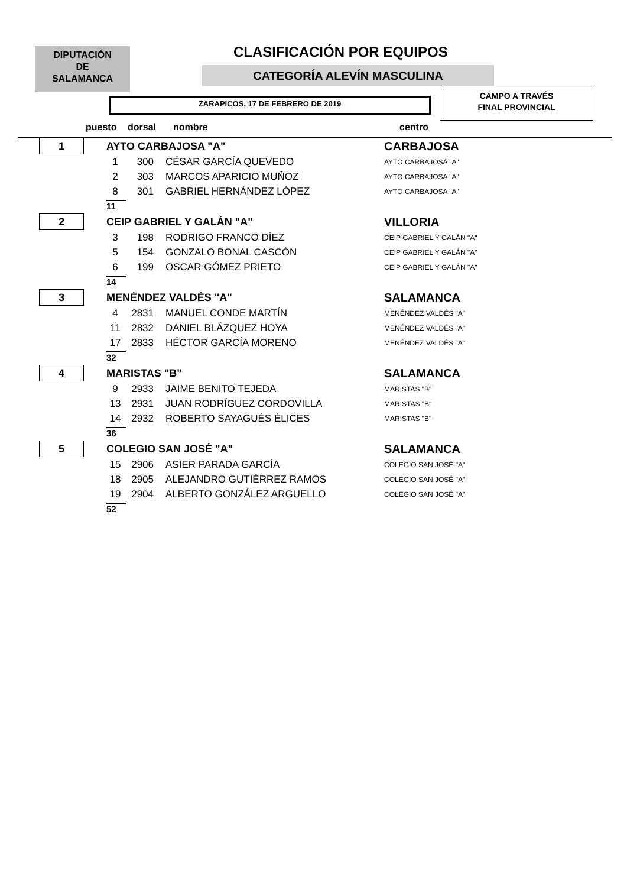DIPUTACIÓN
DE
SALAMANCA
CLASIFICACIÓN POR EQUIPOS
CATEGORÍA ALEVÍN MASCULINA
ZARAPICOS, 17 DE FEBRERO DE 2019
CAMPO A TRAVÉS
FINAL PROVINCIAL
puesto dorsal nombre centro
| 1 | AYTO CARBAJOSA "A" | | | CARBAJOSA |
| | 1 | 300 | CÉSAR GARCÍA QUEVEDO | AYTO CARBAJOSA "A" |
| | 2 | 303 | MARCOS APARICIO MUÑOZ | AYTO CARBAJOSA "A" |
| | 8 | 301 | GABRIEL HERNÁNDEZ LÓPEZ | AYTO CARBAJOSA "A" |
| | 11 | | | |
| 2 | CEIP GABRIEL Y GALÁN "A" | | | VILLORIA |
| | 3 | 198 | RODRIGO FRANCO DÍEZ | CEIP GABRIEL Y GALÁN "A" |
| | 5 | 154 | GONZALO BONAL CASCÓN | CEIP GABRIEL Y GALÁN "A" |
| | 6 | 199 | OSCAR GÓMEZ PRIETO | CEIP GABRIEL Y GALÁN "A" |
| | 14 | | | |
| 3 | MENÉNDEZ VALDÉS "A" | | | SALAMANCA |
| | 4 | 2831 | MANUEL CONDE MARTÍN | MENÉNDEZ VALDÉS "A" |
| | 11 | 2832 | DANIEL BLÁZQUEZ HOYA | MENÉNDEZ VALDÉS "A" |
| | 17 | 2833 | HÉCTOR GARCÍA MORENO | MENÉNDEZ VALDÉS "A" |
| | 32 | | | |
| 4 | MARISTAS "B" | | | SALAMANCA |
| | 9 | 2933 | JAIME BENITO TEJEDA | MARISTAS "B" |
| | 13 | 2931 | JUAN RODRÍGUEZ CORDOVILLA | MARISTAS "B" |
| | 14 | 2932 | ROBERTO SAYAGUÉS ÉLICES | MARISTAS "B" |
| | 36 | | | |
| 5 | COLEGIO SAN JOSÉ "A" | | | SALAMANCA |
| | 15 | 2906 | ASIER PARADA GARCÍA | COLEGIO SAN JOSÉ "A" |
| | 18 | 2905 | ALEJANDRO GUTIÉRREZ RAMOS | COLEGIO SAN JOSÉ "A" |
| | 19 | 2904 | ALBERTO GONZÁLEZ ARGUELLO | COLEGIO SAN JOSÉ "A" |
| | 52 | | | |